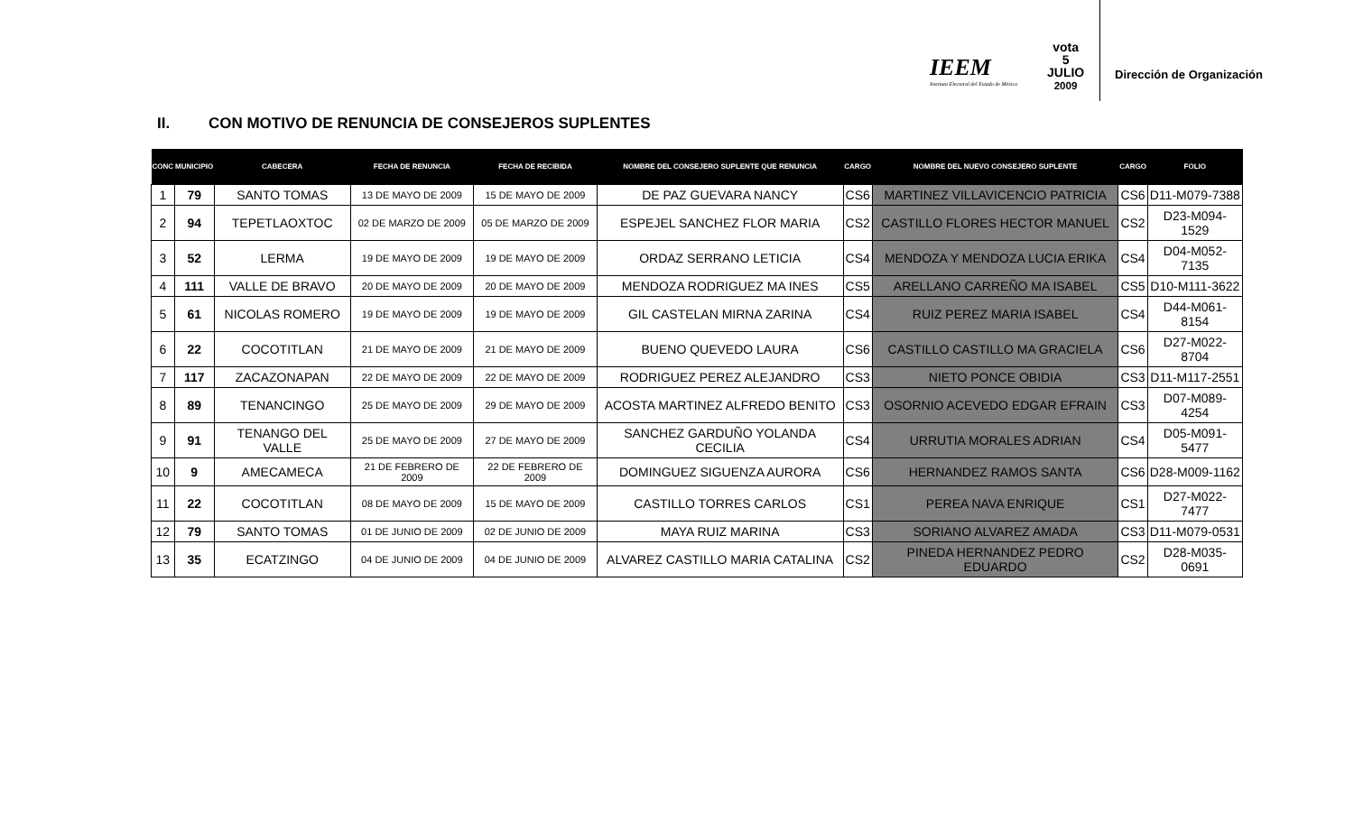IEEM
Instituto Electoral del Estado de México
vota
5
JULIO
2009
Dirección de Organización
II. CON MOTIVO DE RENUNCIA DE CONSEJEROS SUPLENTES
| CONC | MUNICIPIO | CABECERA | FECHA DE RENUNCIA | FECHA DE RECIBIDA | NOMBRE DEL CONSEJERO SUPLENTE QUE RENUNCIA | CARGO | NOMBRE DEL NUEVO CONSEJERO SUPLENTE | CARGO | FOLIO |
| --- | --- | --- | --- | --- | --- | --- | --- | --- | --- |
| 1 | 79 | SANTO TOMAS | 13 DE MAYO DE 2009 | 15 DE MAYO DE 2009 | DE PAZ GUEVARA NANCY | CS6 | MARTINEZ VILLAVICENCIO PATRICIA | CS6 | D11-M079-7388 |
| 2 | 94 | TEPETLAOXTOC | 02 DE MARZO DE 2009 | 05 DE MARZO DE 2009 | ESPEJEL SANCHEZ FLOR MARIA | CS2 | CASTILLO FLORES HECTOR MANUEL | CS2 | D23-M094-1529 |
| 3 | 52 | LERMA | 19 DE MAYO DE 2009 | 19 DE MAYO DE 2009 | ORDAZ SERRANO LETICIA | CS4 | MENDOZA Y MENDOZA LUCIA ERIKA | CS4 | D04-M052-7135 |
| 4 | 111 | VALLE DE BRAVO | 20 DE MAYO DE 2009 | 20 DE MAYO DE 2009 | MENDOZA RODRIGUEZ MA INES | CS5 | ARELLANO CARREÑO MA ISABEL | CS5 | D10-M111-3622 |
| 5 | 61 | NICOLAS ROMERO | 19 DE MAYO DE 2009 | 19 DE MAYO DE 2009 | GIL CASTELAN MIRNA ZARINA | CS4 | RUIZ PEREZ MARIA ISABEL | CS4 | D44-M061-8154 |
| 6 | 22 | COCOTITLAN | 21 DE MAYO DE 2009 | 21 DE MAYO DE 2009 | BUENO QUEVEDO LAURA | CS6 | CASTILLO CASTILLO MA GRACIELA | CS6 | D27-M022-8704 |
| 7 | 117 | ZACAZONAPAN | 22 DE MAYO DE 2009 | 22 DE MAYO DE 2009 | RODRIGUEZ PEREZ ALEJANDRO | CS3 | NIETO PONCE OBIDIA | CS3 | D11-M117-2551 |
| 8 | 89 | TENANCINGO | 25 DE MAYO DE 2009 | 29 DE MAYO DE 2009 | ACOSTA MARTINEZ ALFREDO BENITO | CS3 | OSORNIO ACEVEDO EDGAR EFRAIN | CS3 | D07-M089-4254 |
| 9 | 91 | TENANGO DEL VALLE | 25 DE MAYO DE 2009 | 27 DE MAYO DE 2009 | SANCHEZ GARDUÑO YOLANDA CECILIA | CS4 | URRUTIA MORALES ADRIAN | CS4 | D05-M091-5477 |
| 10 | 9 | AMECAMECA | 21 DE FEBRERO DE 2009 | 22 DE FEBRERO DE 2009 | DOMINGUEZ SIGUENZA AURORA | CS6 | HERNANDEZ RAMOS SANTA | CS6 | D28-M009-1162 |
| 11 | 22 | COCOTITLAN | 08 DE MAYO DE 2009 | 15 DE MAYO DE 2009 | CASTILLO TORRES CARLOS | CS1 | PEREA NAVA ENRIQUE | CS1 | D27-M022-7477 |
| 12 | 79 | SANTO TOMAS | 01 DE JUNIO DE 2009 | 02 DE JUNIO DE 2009 | MAYA RUIZ MARINA | CS3 | SORIANO ALVAREZ AMADA | CS3 | D11-M079-0531 |
| 13 | 35 | ECATZINGO | 04 DE JUNIO DE 2009 | 04 DE JUNIO DE 2009 | ALVAREZ CASTILLO MARIA CATALINA | CS2 | PINEDA HERNANDEZ PEDRO EDUARDO | CS2 | D28-M035-0691 |